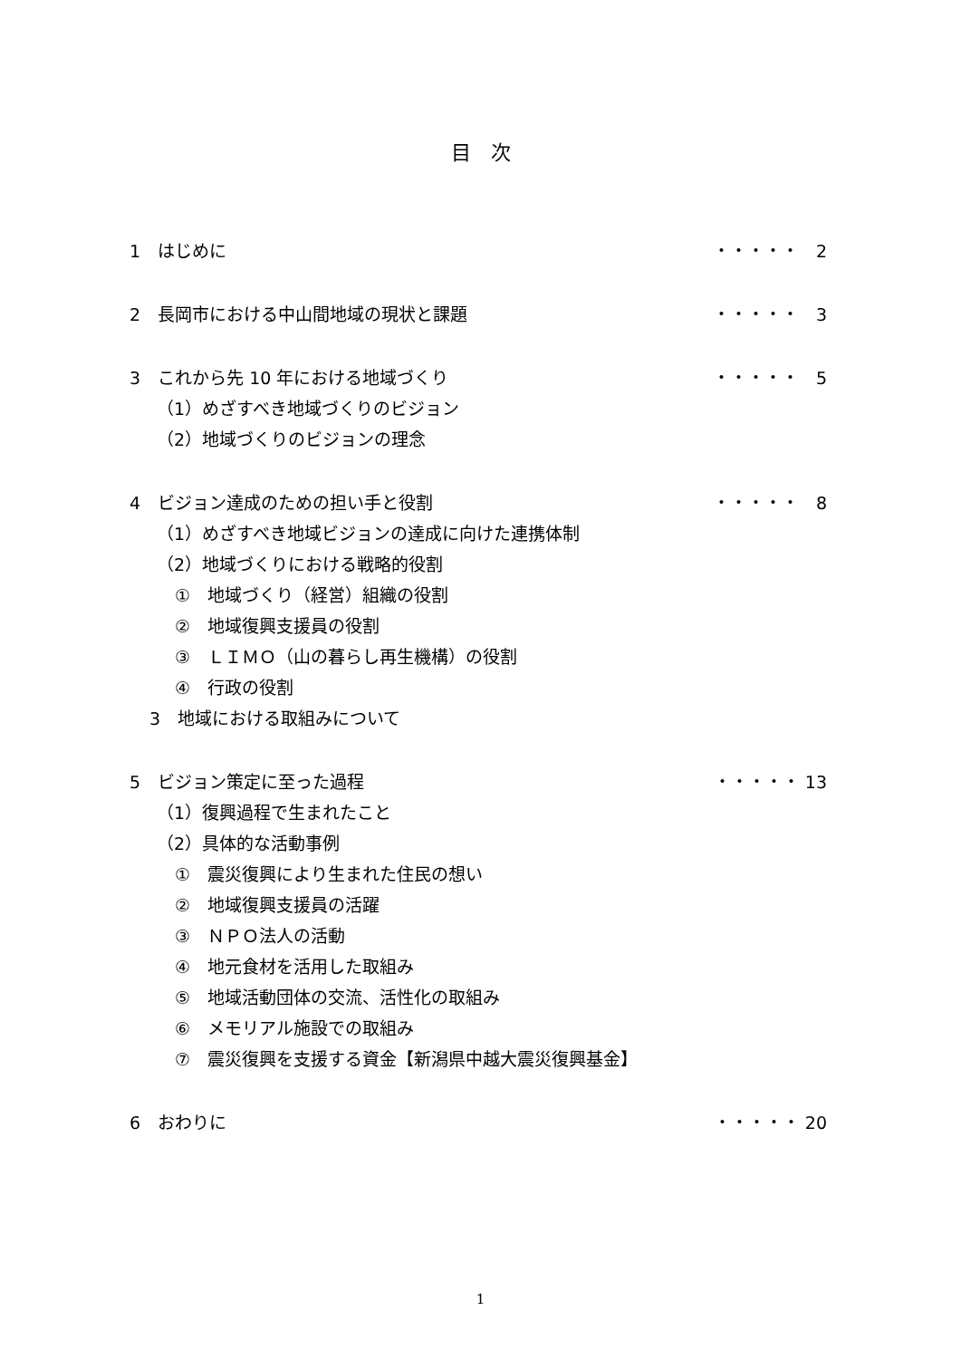目　次
1　はじめに ・・・・・　2
2　長岡市における中山間地域の現状と課題 ・・・・・　3
3　これから先 10 年における地域づくり ・・・・・　5
（1）めざすべき地域づくりのビジョン
（2）地域づくりのビジョンの理念
4　ビジョン達成のための担い手と役割 ・・・・・　8
（1）めざすべき地域ビジョンの達成に向けた連携体制
（2）地域づくりにおける戦略的役割
①　地域づくり（経営）組織の役割
②　地域復興支援員の役割
③　ＬＩＭＯ（山の暮らし再生機構）の役割
④　行政の役割
3　地域における取組みについて
5　ビジョン策定に至った過程 ・・・・・ 13
（1）復興過程で生まれたこと
（2）具体的な活動事例
①　震災復興により生まれた住民の想い
②　地域復興支援員の活躍
③　ＮＰＯ法人の活動
④　地元食材を活用した取組み
⑤　地域活動団体の交流、活性化の取組み
⑥　メモリアル施設での取組み
⑦　震災復興を支援する資金【新潟県中越大震災復興基金】
6　おわりに ・・・・・ 20
1